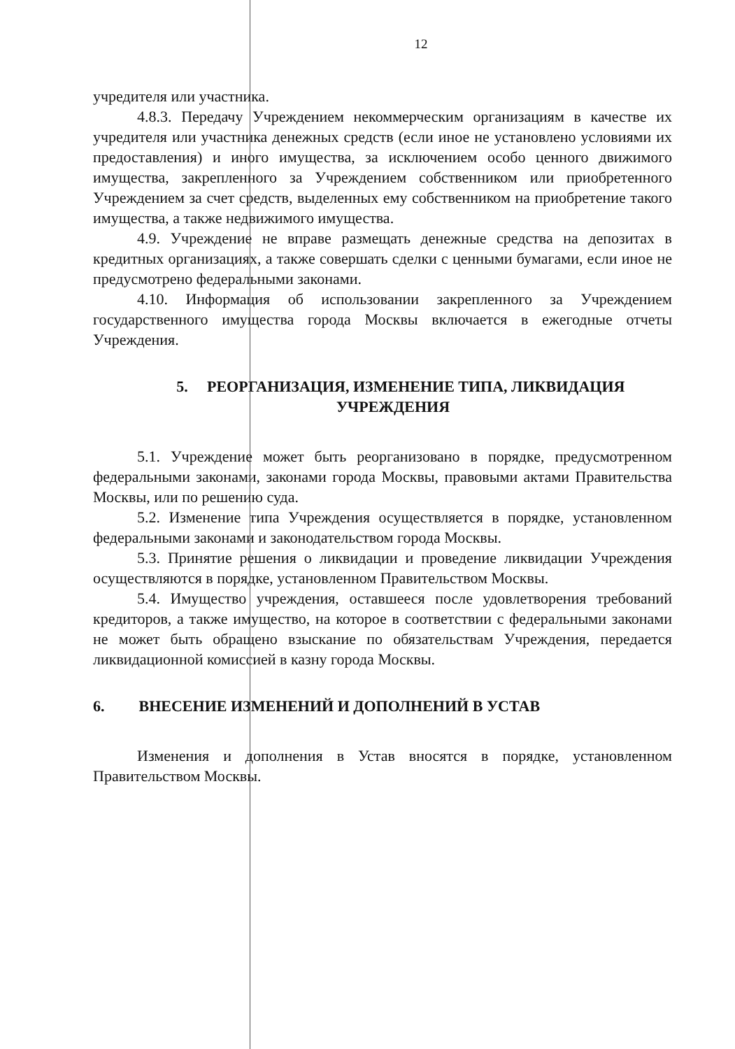12
учредителя или участника.
4.8.3. Передачу Учреждением некоммерческим организациям в качестве их учредителя или участника денежных средств (если иное не установлено условиями их предоставления) и иного имущества, за исключением особо ценного движимого имущества, закрепленного за Учреждением собственником или приобретенного Учреждением за счет средств, выделенных ему собственником на приобретение такого имущества, а также недвижимого имущества.
4.9. Учреждение не вправе размещать денежные средства на депозитах в кредитных организациях, а также совершать сделки с ценными бумагами, если иное не предусмотрено федеральными законами.
4.10. Информация об использовании закрепленного за Учреждением государственного имущества города Москвы включается в ежегодные отчеты Учреждения.
5. РЕОРГАНИЗАЦИЯ, ИЗМЕНЕНИЕ ТИПА, ЛИКВИДАЦИЯ
УЧРЕЖДЕНИЯ
5.1. Учреждение может быть реорганизовано в порядке, предусмотренном федеральными законами, законами города Москвы, правовыми актами Правительства Москвы, или по решению суда.
5.2. Изменение типа Учреждения осуществляется в порядке, установленном федеральными законами и законодательством города Москвы.
5.3. Принятие решения о ликвидации и проведение ликвидации Учреждения осуществляются в порядке, установленном Правительством Москвы.
5.4. Имущество учреждения, оставшееся после удовлетворения требований кредиторов, а также имущество, на которое в соответствии с федеральными законами не может быть обращено взыскание по обязательствам Учреждения, передается ликвидационной комиссией в казну города Москвы.
6. ВНЕСЕНИЕ ИЗМЕНЕНИЙ И ДОПОЛНЕНИЙ В УСТАВ
Изменения и дополнения в Устав вносятся в порядке, установленном Правительством Москвы.